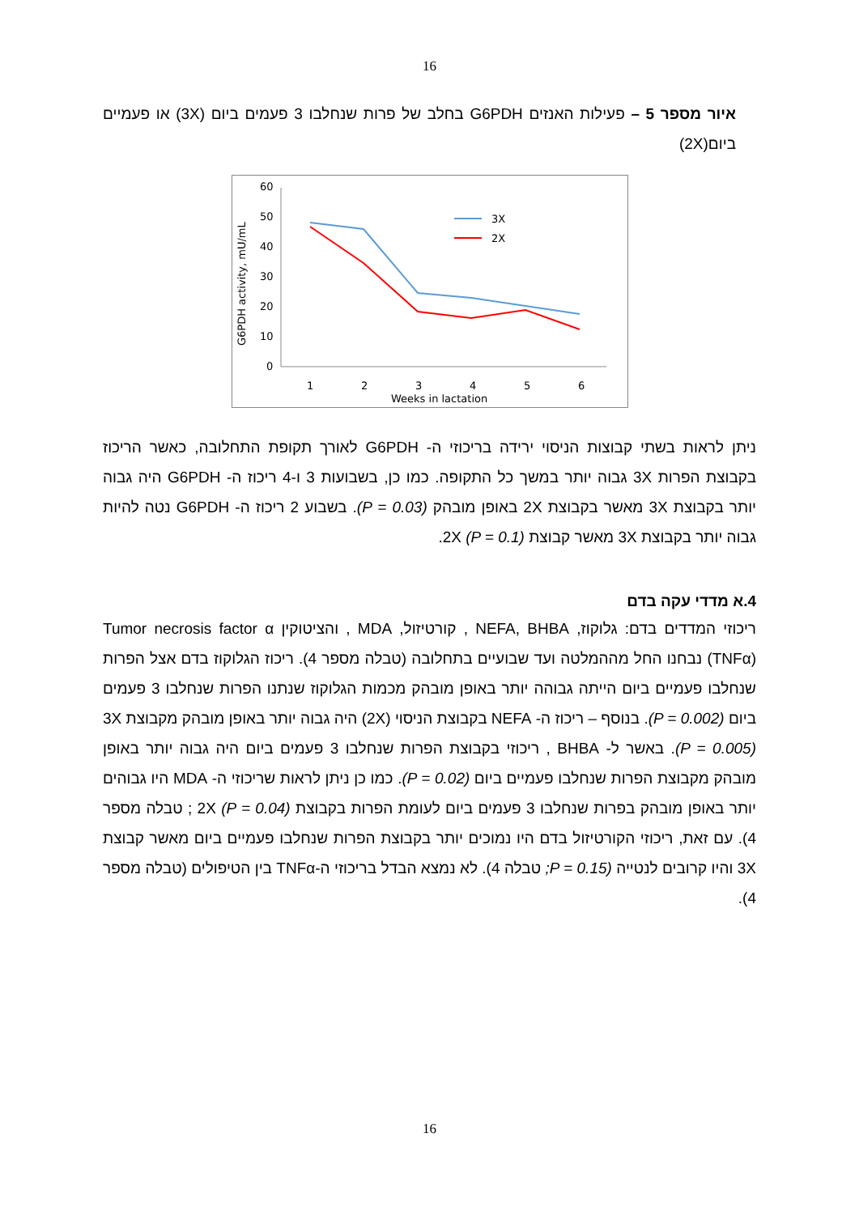16
איור מספר 5 – פעילות האנזים G6PDH בחלב של פרות שנחלבו 3 פעמים ביום (3X) או פעמיים ביום(2X)
G6PDH activity, mU/mL
0
10
20
30
40
50
60
1
2
3
4
5
6
Weeks in lactation
3X
2X
ניתן לראות בשתי קבוצות הניסוי ירידה בריכוזי ה- G6PDH לאורך תקופת התחלובה, כאשר הריכוז בקבוצת הפרות 3X גבוה יותר במשך כל התקופה. כמו כן, בשבועות 3 ו-4 ריכוז ה- G6PDH היה גבוה יותר בקבוצת 3X מאשר בקבוצת 2X באופן מובהק (P = 0.03). בשבוע 2 ריכוז ה- G6PDH נטה להיות גבוה יותר בקבוצת 3X מאשר קבוצת 2X (P = 0.1).
4.א מדדי עקה בדם
ריכוזי המדדים בדם: גלוקוז, NEFA, BHBA , קורטיזול, MDA , והציטוקין Tumor necrosis factor α (TNFα) נבחנו החל מההמלטה ועד שבועיים בתחלובה (טבלה מספר 4). ריכוז הגלוקוז בדם אצל הפרות שנחלבו פעמיים ביום הייתה גבוהה יותר באופן מובהק מכמות הגלוקוז שנתנו הפרות שנחלבו 3 פעמים ביום (P = 0.002). בנוסף – ריכוז ה- NEFA בקבוצת הניסוי (2X) היה גבוה יותר באופן מובהק מקבוצת 3X (P = 0.005). באשר ל- BHBA , ריכוזי בקבוצת הפרות שנחלבו 3 פעמים ביום היה גבוה יותר באופן מובהק מקבוצת הפרות שנחלבו פעמיים ביום (P = 0.02). כמו כן ניתן לראות שריכוזי ה- MDA היו גבוהים יותר באופן מובהק בפרות שנחלבו 3 פעמים ביום לעומת הפרות בקבוצת 2X (P = 0.04) ; טבלה מספר 4). עם זאת, ריכוזי הקורטיזול בדם היו נמוכים יותר בקבוצת הפרות שנחלבו פעמיים ביום מאשר קבוצת 3X והיו קרובים לנטייה (P = 0.15; טבלה 4). לא נמצא הבדל בריכוזי ה-TNFα בין הטיפולים (טבלה מספר 4).
16